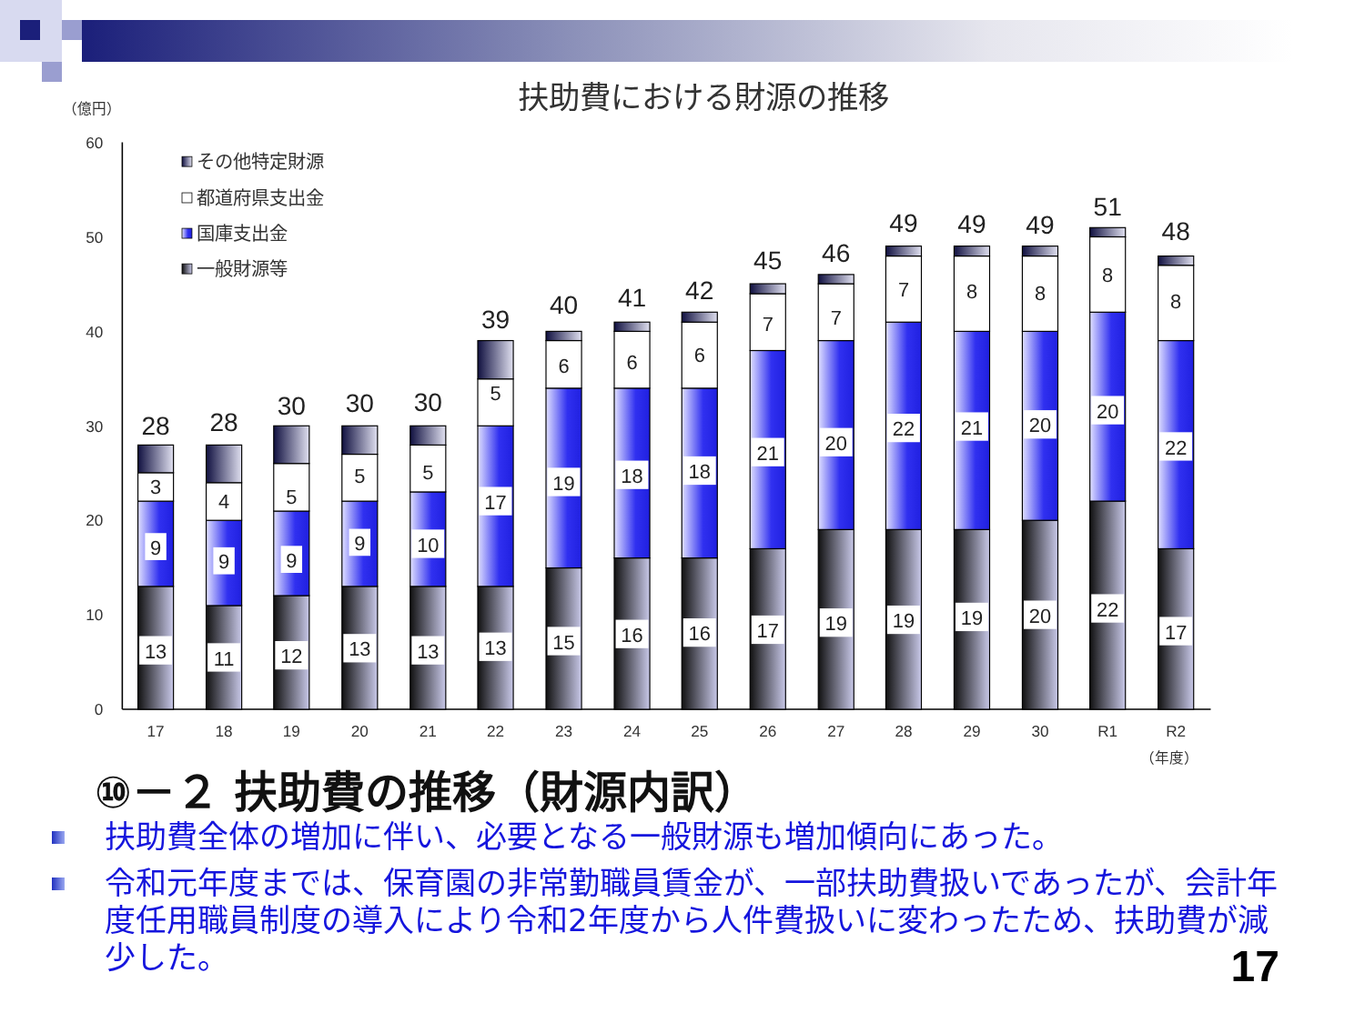扶助費における財源の推移
（億円）
0
10
20
30
40
50
60
その他特定財源
都道府県支出金
国庫支出金
一般財源等
13
11
12
13
13
13
15
16
16
17
19
19
19
20
22
17
9
9
9
9
10
17
19
18
18
21
20
22
21
20
20
22
3
4
5
5
5
5
6
6
6
7
7
7
8
8
8
8
28
28
30
30
30
39
40
41
42
45
46
49
49
49
51
48
17
18
19
20
21
22
23
24
25
26
27
28
29
30
R1
R2
（年度）
⑩－２ 扶助費の推移（財源内訳）
扶助費全体の増加に伴い、必要となる一般財源も増加傾向にあった。
令和元年度までは、保育園の非常勤職員賃金が、一部扶助費扱いであったが、会計年度任用職員制度の導入により令和2年度から人件費扱いに変わったため、扶助費が減少した。
17